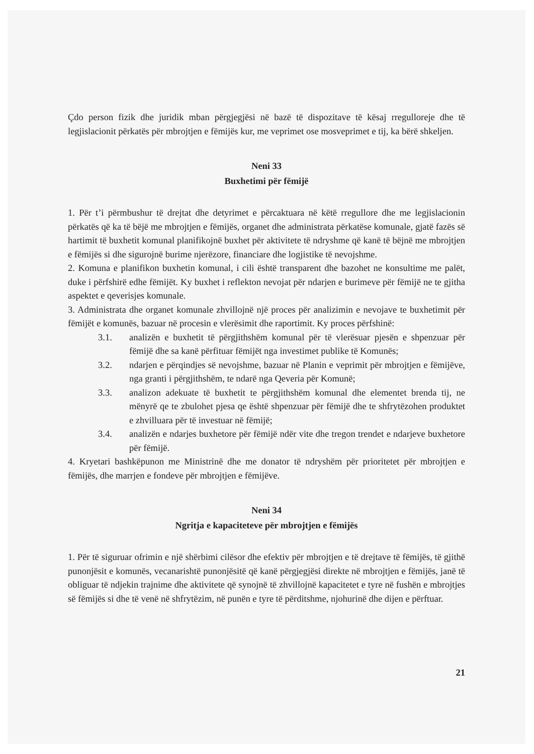Çdo person fizik dhe juridik mban përgjegjësi në bazë të dispozitave të kësaj rregulloreje dhe të legjislacionit përkatës për mbrojtjen e fëmijës kur, me veprimet ose mosveprimet e tij, ka bërë shkeljen.
Neni 33
Buxhetimi për fëmijë
1. Për t’i përmbushur të drejtat dhe detyrimet e përcaktuara në këtë rregullore dhe me legjislacionin përkatës që ka të bëjë me mbrojtjen e fëmijës, organet dhe administrata përkatëse komunale, gjatë fazës së hartimit të buxhetit komunal planifikojnë buxhet për aktivitete të ndryshme që kanë të bëjnë me mbrojtjen e fëmijës si dhe sigurojnë burime njerëzore, financiare dhe logjistike të nevojshme.
2. Komuna e planifikon buxhetin komunal, i cili është transparent dhe bazohet ne konsultime me palët, duke i përfshirë edhe fëmijët. Ky buxhet i reflekton nevojat për ndarjen e burimeve për fëmijë ne te gjitha aspektet e qeverisjes komunale.
3. Administrata dhe organet komunale zhvillojnë një proces për analizimin e nevojave te buxhetimit për fëmijët e komunës, bazuar në procesin e vlerësimit dhe raportimit. Ky proces përfshinë:
3.1. analizën e buxhetit të përgjithshëm komunal për të vlerësuar pjesën e shpenzuar për fëmijë dhe sa kanë përfituar fëmijët nga investimet publike të Komunës;
3.2. ndarjen e përqindjes së nevojshme, bazuar në Planin e veprimit për mbrojtjen e fëmijëve, nga granti i përgjithshëm, te ndarë nga Qeveria për Komunë;
3.3. analizon adekuate të buxhetit te përgjithshëm komunal dhe elementet brenda tij, ne mënyrë qe te zbulohet pjesa qe është shpenzuar për fëmijë dhe te shfrytëzohen produktet e zhvilluara për të investuar në fëmijë;
3.4. analizën e ndarjes buxhetore për fëmijë ndër vite dhe tregon trendet e ndarjeve buxhetore për fëmijë.
4. Kryetari bashkëpunon me Ministrinë dhe me donator të ndryshëm për prioritetet për mbrojtjen e fëmijës, dhe marrjen e fondeve për mbrojtjen e fëmijëve.
Neni 34
Ngritja e kapaciteteve për mbrojtjen e fëmijës
1. Për të siguruar ofrimin e një shërbimi cilësor dhe efektiv për mbrojtjen e të drejtave të fëmijës, të gjithë punonjësit e komunës, vecanarishtë punonjësitë që kanë përgjegjësi direkte në mbrojtjen e fëmijës, janë të obliguar të ndjekin trajnime dhe aktivitete që synojnë të zhvillojnë kapacitetet e tyre në fushën e mbrojtjes së fëmijës si dhe të venë në shfrytëzim, në punën e tyre të përditshme, njohurinë dhe dijen e përftuar.
21